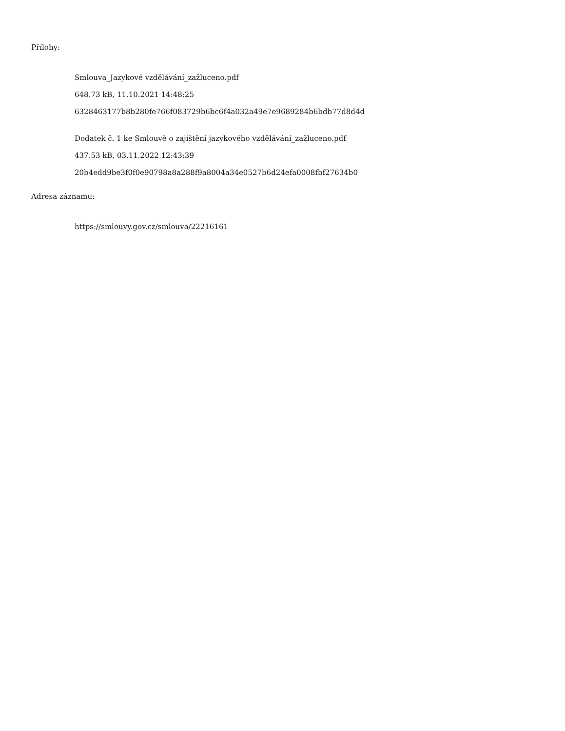Přílohy:
Smlouva_Jazykové vzdělávání_zažluceno.pdf
648.73 kB, 11.10.2021 14:48:25
6328463177b8b280fe766f083729b6bc6f4a032a49e7e9689284b6bdb77d8d4d
Dodatek č. 1 ke Smlouvě o zajištění jazykového vzdělávání_zažluceno.pdf
437.53 kB, 03.11.2022 12:43:39
20b4edd9be3f0f0e90798a8a288f9a8004a34e0527b6d24efa0008fbf27634b0
Adresa záznamu:
https://smlouvy.gov.cz/smlouva/22216161